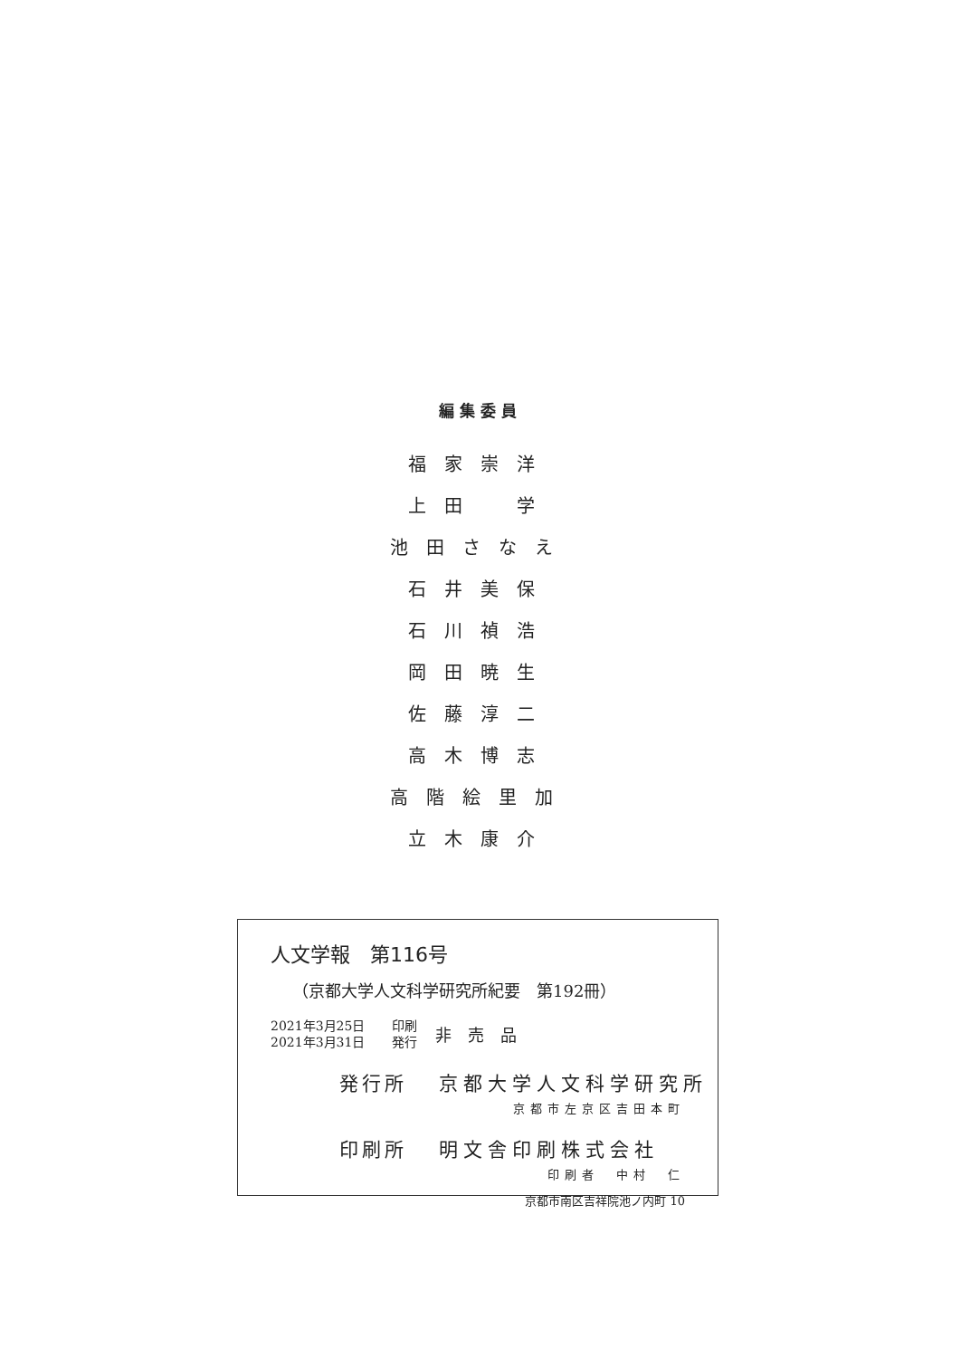編集委員
福家崇洋
上田　学
池田さなえ
石井美保
石川禎浩
岡田暁生
佐藤淳二
高木博志
高階絵里加
立木康介
人文学報　第116号
（京都大学人文科学研究所紀要　第192冊）
2021年3月25日
2021年3月31日
印刷
発行
非売品
発行所 京都大学人文科学研究所
京都市左京区吉田本町
印刷所 明文舎印刷株式会社
印刷者　中村　仁
京都市南区吉祥院池ノ内町 10